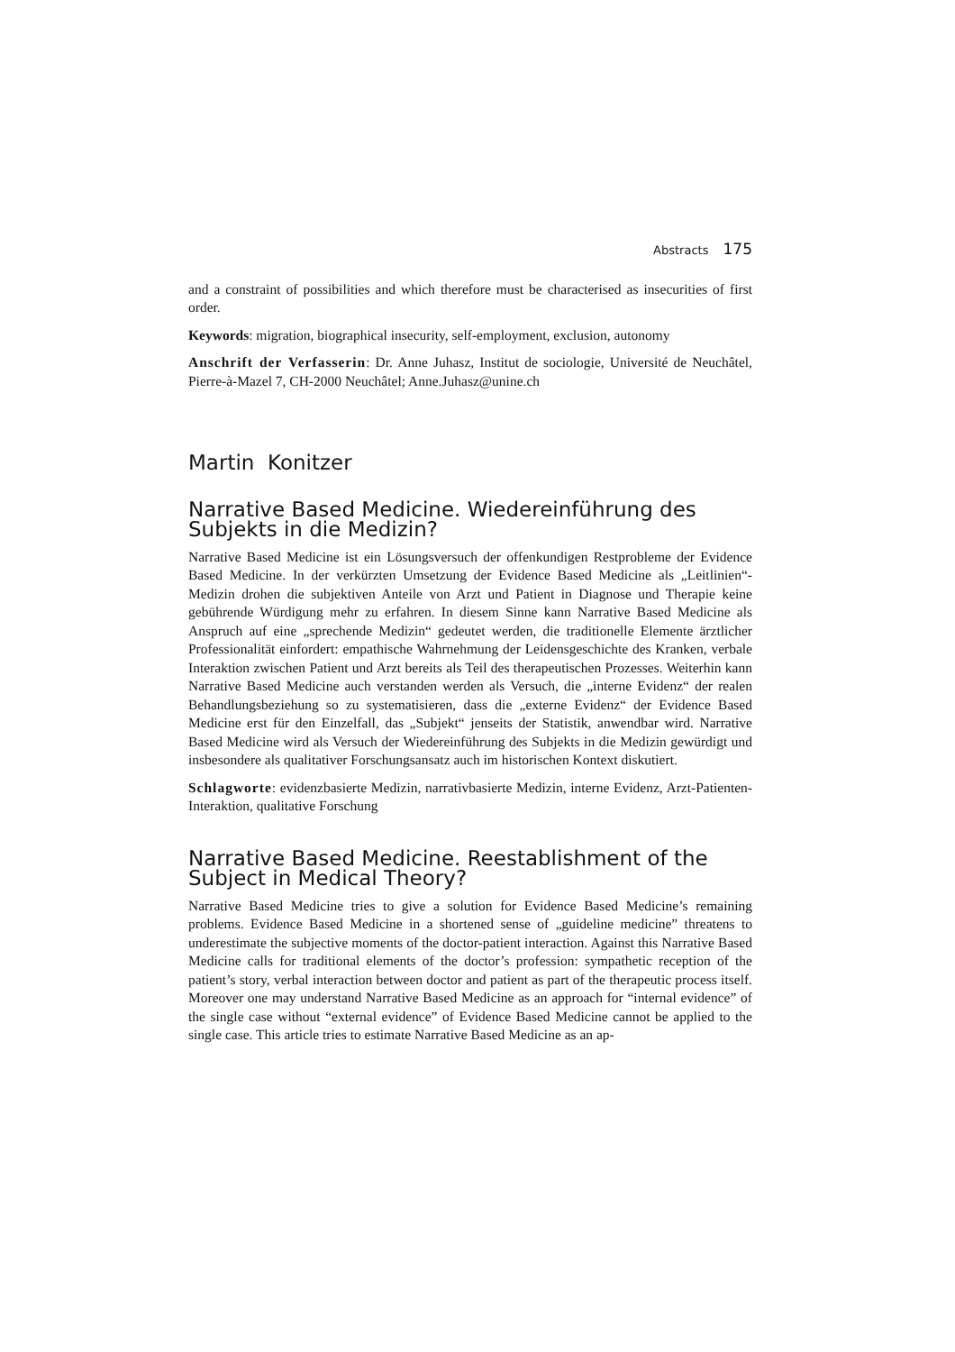Abstracts 175
and a constraint of possibilities and which therefore must be characterised as insecurities of first order.
Keywords: migration, biographical insecurity, self-employment, exclusion, autonomy
Anschrift der Verfasserin: Dr. Anne Juhasz, Institut de sociologie, Université de Neuchâtel, Pierre-à-Mazel 7, CH-2000 Neuchâtel; Anne.Juhasz@unine.ch
Martin Konitzer
Narrative Based Medicine. Wiedereinführung des Subjekts in die Medizin?
Narrative Based Medicine ist ein Lösungsversuch der offenkundigen Restprobleme der Evidence Based Medicine. In der verkürzten Umsetzung der Evidence Based Medicine als „Leitlinien“-Medizin drohen die subjektiven Anteile von Arzt und Patient in Diagnose und Therapie keine gebührende Würdigung mehr zu erfahren. In diesem Sinne kann Narrative Based Medicine als Anspruch auf eine „sprechende Medizin“ gedeutet werden, die traditionelle Elemente ärztlicher Professionalität einfordert: empathische Wahrnehmung der Leidensgeschichte des Kranken, verbale Interaktion zwischen Patient und Arzt bereits als Teil des therapeutischen Prozesses. Weiterhin kann Narrative Based Medicine auch verstanden werden als Versuch, die „interne Evidenz“ der realen Behandlungsbeziehung so zu systematisieren, dass die „externe Evidenz“ der Evidence Based Medicine erst für den Einzelfall, das „Subjekt“ jenseits der Statistik, anwendbar wird. Narrative Based Medicine wird als Versuch der Wiedereinführung des Subjekts in die Medizin gewürdigt und insbesondere als qualitativer Forschungsansatz auch im historischen Kontext diskutiert.
Schlagworte: evidenzbasierte Medizin, narrativbasierte Medizin, interne Evidenz, Arzt-Patienten-Interaktion, qualitative Forschung
Narrative Based Medicine. Reestablishment of the Subject in Medical Theory?
Narrative Based Medicine tries to give a solution for Evidence Based Medicine’s remaining problems. Evidence Based Medicine in a shortened sense of „guideline medicine” threatens to underestimate the subjective moments of the doctor-patient interaction. Against this Narrative Based Medicine calls for traditional elements of the doctor’s profession: sympathetic reception of the patient’s story, verbal interaction between doctor and patient as part of the therapeutic process itself. Moreover one may understand Narrative Based Medicine as an approach for “internal evidence” of the single case without “external evidence” of Evidence Based Medicine cannot be applied to the single case. This article tries to estimate Narrative Based Medicine as an ap-